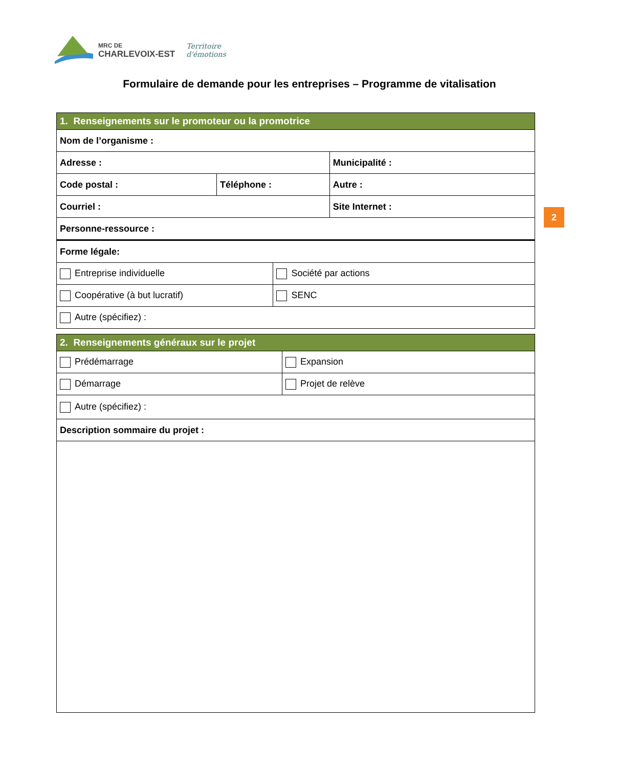MRC DE
CHARLEVOIX-EST
Territoire
d'émotions
Formulaire de demande pour les entreprises – Programme de vitalisation
2
| 1. Renseignements sur le promoteur ou la promotrice | | | | |
| Nom de l’organisme : | | | | |
| Adresse : | | | Municipalité : | |
| Code postal : | Téléphone : | | | Autre : |
| Courriel : | | | Site Internet : | |
| Personne-ressource : | | | | |
| Forme légale: | | | | |
| Entreprise individuelle | | Société par actions | | |
| Coopérative (à but lucratif) | | SENC | | |
| Autre (spécifiez) : | | | | |
| 2. Renseignements généraux sur le projet | |
| Prédémarrage | Expansion |
| Démarrage | Projet de relève |
| Autre (spécifiez) : | |
| Description sommaire du projet : | |